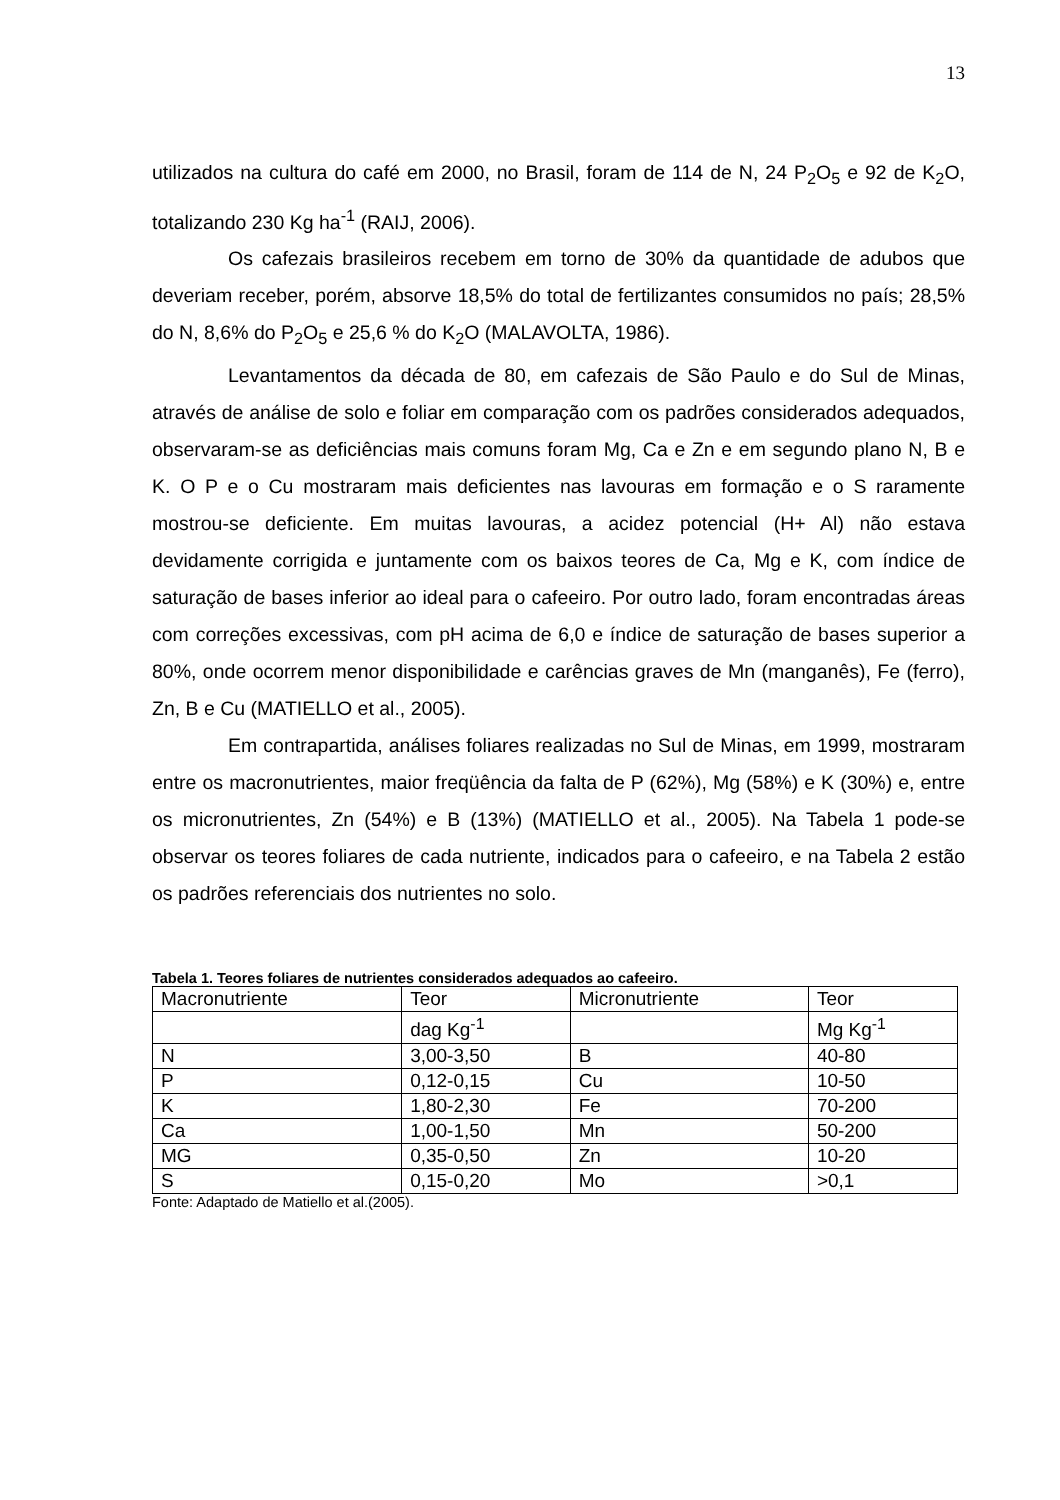13
utilizados na cultura do café em 2000, no Brasil, foram de 114 de N, 24 P<sub>2</sub>O<sub>5</sub> e 92 de K<sub>2</sub>O, totalizando 230 Kg ha<sup>-1</sup> (RAIJ, 2006).
Os cafezais brasileiros recebem em torno de 30% da quantidade de adubos que deveriam receber, porém, absorve 18,5% do total de fertilizantes consumidos no país; 28,5% do N, 8,6% do P<sub>2</sub>O<sub>5</sub> e 25,6 % do K<sub>2</sub>O (MALAVOLTA, 1986).
Levantamentos da década de 80, em cafezais de São Paulo e do Sul de Minas, através de análise de solo e foliar em comparação com os padrões considerados adequados, observaram-se as deficiências mais comuns foram Mg, Ca e Zn e em segundo plano N, B e K. O P e o Cu mostraram mais deficientes nas lavouras em formação e o S raramente mostrou-se deficiente. Em muitas lavouras, a acidez potencial (H+ Al) não estava devidamente corrigida e juntamente com os baixos teores de Ca, Mg e K, com índice de saturação de bases inferior ao ideal para o cafeeiro. Por outro lado, foram encontradas áreas com correções excessivas, com pH acima de 6,0 e índice de saturação de bases superior a 80%, onde ocorrem menor disponibilidade e carências graves de Mn (manganês), Fe (ferro), Zn, B e Cu (MATIELLO et al., 2005).
Em contrapartida, análises foliares realizadas no Sul de Minas, em 1999, mostraram entre os macronutrientes, maior freqüência da falta de P (62%), Mg (58%) e K (30%) e, entre os micronutrientes, Zn (54%) e B (13%) (MATIELLO et al., 2005). Na Tabela 1 pode-se observar os teores foliares de cada nutriente, indicados para o cafeeiro, e na Tabela 2 estão os padrões referenciais dos nutrientes no solo.
Tabela 1. Teores foliares de nutrientes considerados adequados ao cafeeiro.
| Macronutriente | Teor | Micronutriente | Teor |
| | dag Kg<sup>-1</sup> | | Mg Kg<sup>-1</sup> |
| N | 3,00-3,50 | B | 40-80 |
| P | 0,12-0,15 | Cu | 10-50 |
| K | 1,80-2,30 | Fe | 70-200 |
| Ca | 1,00-1,50 | Mn | 50-200 |
| MG | 0,35-0,50 | Zn | 10-20 |
| S | 0,15-0,20 | Mo | >0,1 |
Fonte: Adaptado de Matiello et al.(2005).